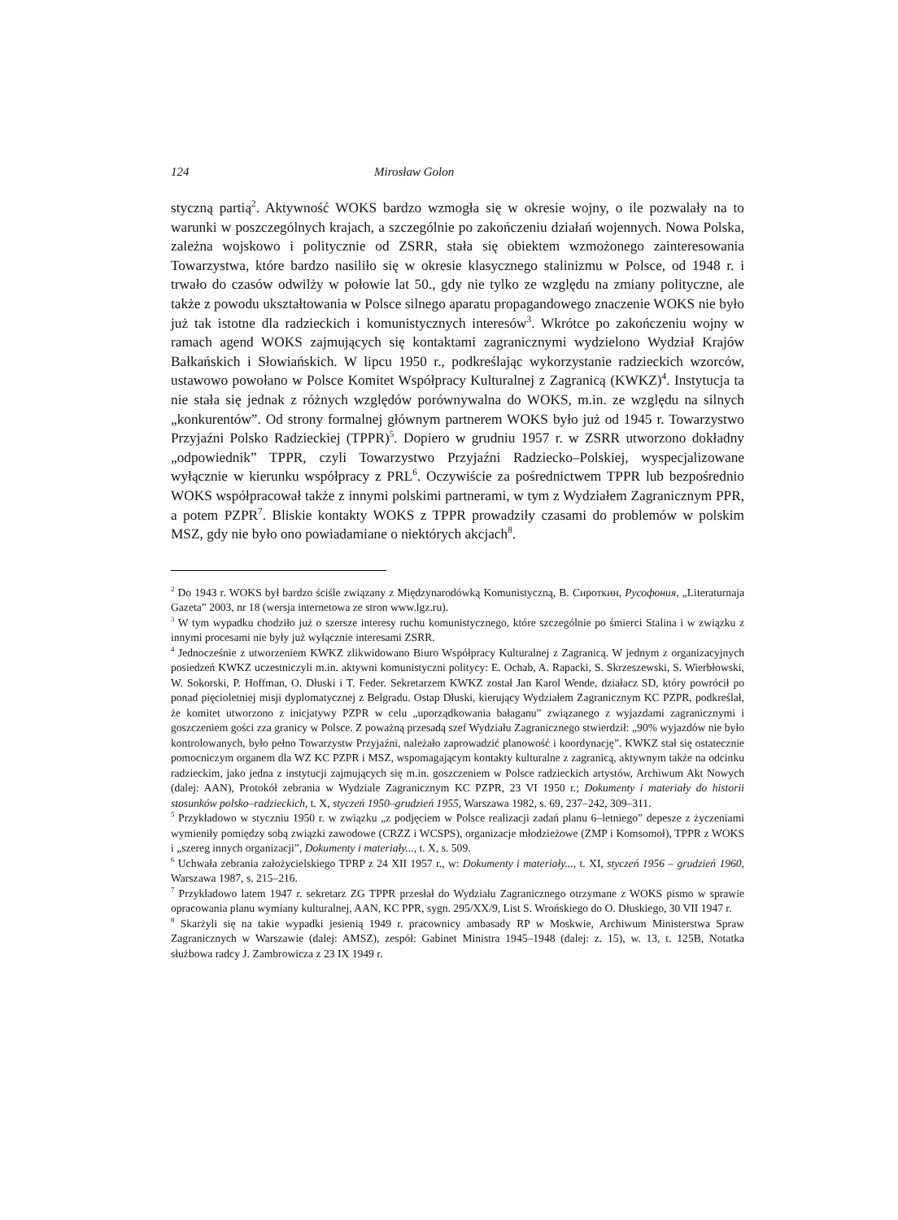124 Mirosław Golon
styczną partią<sup>2</sup>. Aktywność WOKS bardzo wzmogła się w okresie wojny, o ile pozwalały na to warunki w poszczególnych krajach, a szczególnie po zakończeniu działań wojennych. Nowa Polska, zależna wojskowo i politycznie od ZSRR, stała się obiektem wzmożonego zainteresowania Towarzystwa, które bardzo nasiliło się w okresie klasycznego stalinizmu w Polsce, od 1948 r. i trwało do czasów odwilży w połowie lat 50., gdy nie tylko ze względu na zmiany polityczne, ale także z powodu ukształtowania w Polsce silnego aparatu propagandowego znaczenie WOKS nie było już tak istotne dla radzieckich i komunistycznych interesów<sup>3</sup>. Wkrótce po zakończeniu wojny w ramach agend WOKS zajmujących się kontaktami zagranicznymi wydzielono Wydział Krajów Bałkańskich i Słowiańskich. W lipcu 1950 r., podkreślając wykorzystanie radzieckich wzorców, ustawowo powołano w Polsce Komitet Współpracy Kulturalnej z Zagranicą (KWKZ)<sup>4</sup>. Instytucja ta nie stała się jednak z różnych względów porównywalna do WOKS, m.in. ze względu na silnych „konkurentów”. Od strony formalnej głównym partnerem WOKS było już od 1945 r. Towarzystwo Przyjaźni Polsko Radzieckiej (TPPR)<sup>5</sup>. Dopiero w grudniu 1957 r. w ZSRR utworzono dokładny „odpowiednik” TPPR, czyli Towarzystwo Przyjaźni Radziecko–Polskiej, wyspecjalizowane wyłącznie w kierunku współpracy z PRL<sup>6</sup>. Oczywiście za pośrednictwem TPPR lub bezpośrednio WOKS współpracował także z innymi polskimi partnerami, w tym z Wydziałem Zagranicznym PPR, a potem PZPR<sup>7</sup>. Bliskie kontakty WOKS z TPPR prowadziły czasami do problemów w polskim MSZ, gdy nie było ono powiadamiane o niektórych akcjach<sup>8</sup>.
<sup>2</sup> Do 1943 r. WOKS był bardzo ściśle związany z Międzynarodówką Komunistyczną, В. Сироткин, Русофония, „Literaturnaja Gazeta” 2003, nr 18 (wersja internetowa ze stron www.lgz.ru).
<sup>3</sup> W tym wypadku chodziło już o szersze interesy ruchu komunistycznego, które szczególnie po śmierci Stalina i w związku z innymi procesami nie były już wyłącznie interesami ZSRR.
<sup>4</sup> Jednocześnie z utworzeniem KWKZ zlikwidowano Biuro Współpracy Kulturalnej z Zagranicą. W jednym z organizacyjnych posiedzeń KWKZ uczestniczyli m.in. aktywni komunistyczni politycy: E. Ochab, A. Rapacki, S. Skrzeszewski, S. Wierbłowski, W. Sokorski, P. Hoffman, O. Dłuski i T. Feder. Sekretarzem KWKZ został Jan Karol Wende, działacz SD, który powrócił po ponad pięcioletniej misji dyplomatycznej z Belgradu. Ostap Dłuski, kierujący Wydziałem Zagranicznym KC PZPR, podkreślał, że komitet utworzono z inicjatywy PZPR w celu „uporządkowania bałaganu” związanego z wyjazdami zagranicznymi i goszczeniem gości zza granicy w Polsce. Z poważną przesadą szef Wydziału Zagranicznego stwierdził: „90% wyjazdów nie było kontrolowanych, było pełno Towarzystw Przyjaźni, należało zaprowadzić planowość i koordynację”. KWKZ stał się ostatecznie pomocniczym organem dla WZ KC PZPR i MSZ, wspomagającym kontakty kulturalne z zagranicą, aktywnym także na odcinku radzieckim, jako jedna z instytucji zajmujących się m.in. goszczeniem w Polsce radzieckich artystów, Archiwum Akt Nowych (dalej: AAN), Protokół zebrania w Wydziale Zagranicznym KC PZPR, 23 VI 1950 r.; Dokumenty i materiały do historii stosunków polsko–radzieckich, t. X, styczeń 1950–grudzień 1955, Warszawa 1982, s. 69, 237–242, 309–311.
<sup>5</sup> Przykładowo w styczniu 1950 r. w związku „z podjęciem w Polsce realizacji zadań planu 6–letniego” depesze z życzeniami wymieniły pomiędzy sobą związki zawodowe (CRZZ i WCSPS), organizacje młodzieżowe (ZMP i Komsomoł), TPPR z WOKS i „szereg innych organizacji”, Dokumenty i materiały..., t. X, s. 509.
<sup>6</sup> Uchwała zebrania założycielskiego TPRP z 24 XII 1957 r., w: Dokumenty i materiały..., t. XI, styczeń 1956 – grudzień 1960, Warszawa 1987, s. 215–216.
<sup>7</sup> Przykładowo latem 1947 r. sekretarz ZG TPPR przesłał do Wydziału Zagranicznego otrzymane z WOKS pismo w sprawie opracowania planu wymiany kulturalnej, AAN, KC PPR, sygn. 295/XX/9, List S. Wrońskiego do O. Dłuskiego, 30 VII 1947 r.
<sup>8</sup> Skarżyli się na takie wypadki jesienią 1949 r. pracownicy ambasady RP w Moskwie, Archiwum Ministerstwa Spraw Zagranicznych w Warszawie (dalej: AMSZ), zespół: Gabinet Ministra 1945–1948 (dalej: z. 15), w. 13, t. 125B, Notatka służbowa radcy J. Zambrowicza z 23 IX 1949 r.